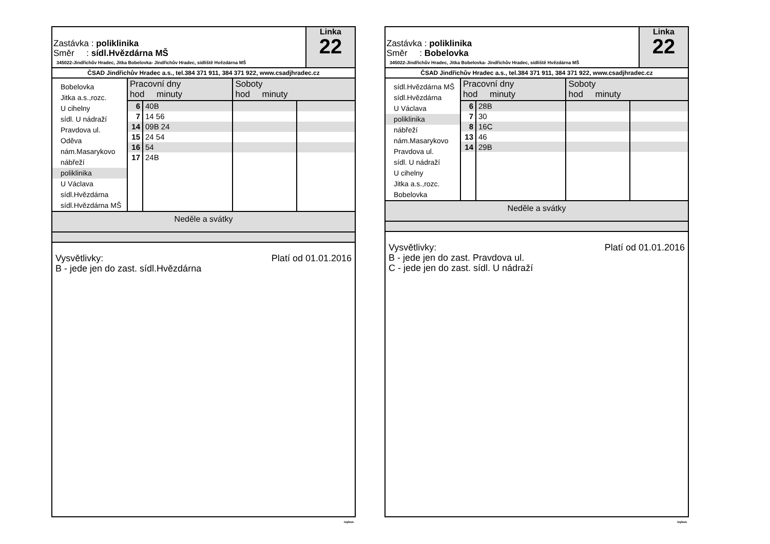Zastávka : poliklinika
Směr : sídl.Hvězdárna MŠ
345022-Jindřichův Hradec, Jitka Bobelovka- Jindřichův Hradec, sídliště Hvězdárna MŠ
Linka
22
ČSAD Jindřichův Hradec a.s., tel.384 371 911, 384 371 922, www.csadjhradec.cz
Bobelovka
Jitka a.s.,rozc.
U cihelny
sídl. U nádraží
Pravdova ul.
Oděva
nám.Masarykovo
nábřeží
poliklinika
U Václava
sídl.Hvězdárna
sídl.Hvězdárna MŠ
| Pracovní dny hod minuty | | Soboty hod minuty | |
| --- | --- | --- | --- |
| 6 | 40B | | |
| 7 | 14 56 | | |
| 14 | 09B 24 | | |
| 15 | 24 54 | | |
| 16 | 54 | | |
| 17 | 24B | | |
Neděle a svátky
Platí od 01.01.2016 Vysvětlivky:
B - jede jen do zast. sídl.Hvězdárna
isybus
Zastávka : poliklinika
Směr : Bobelovka
345022-Jindřichův Hradec, Jitka Bobelovka- Jindřichův Hradec, sídliště Hvězdárna MŠ
Linka
22
ČSAD Jindřichův Hradec a.s., tel.384 371 911, 384 371 922, www.csadjhradec.cz
sídl.Hvězdárna MŠ
sídl.Hvězdárna
U Václava
poliklinika
nábřeží
nám.Masarykovo
Pravdova ul.
sídl. U nádraží
U cihelny
Jitka a.s.,rozc.
Bobelovka
| Pracovní dny hod minuty | | Soboty hod minuty | |
| --- | --- | --- | --- |
| 6 | 28B | | |
| 7 | 30 | | |
| 8 | 16C | | |
| 13 | 46 | | |
| 14 | 29B | | |
Neděle a svátky
Platí od 01.01.2016 Vysvětlivky:
B - jede jen do zast. Pravdova ul.
C - jede jen do zast. sídl. U nádraží
isybus